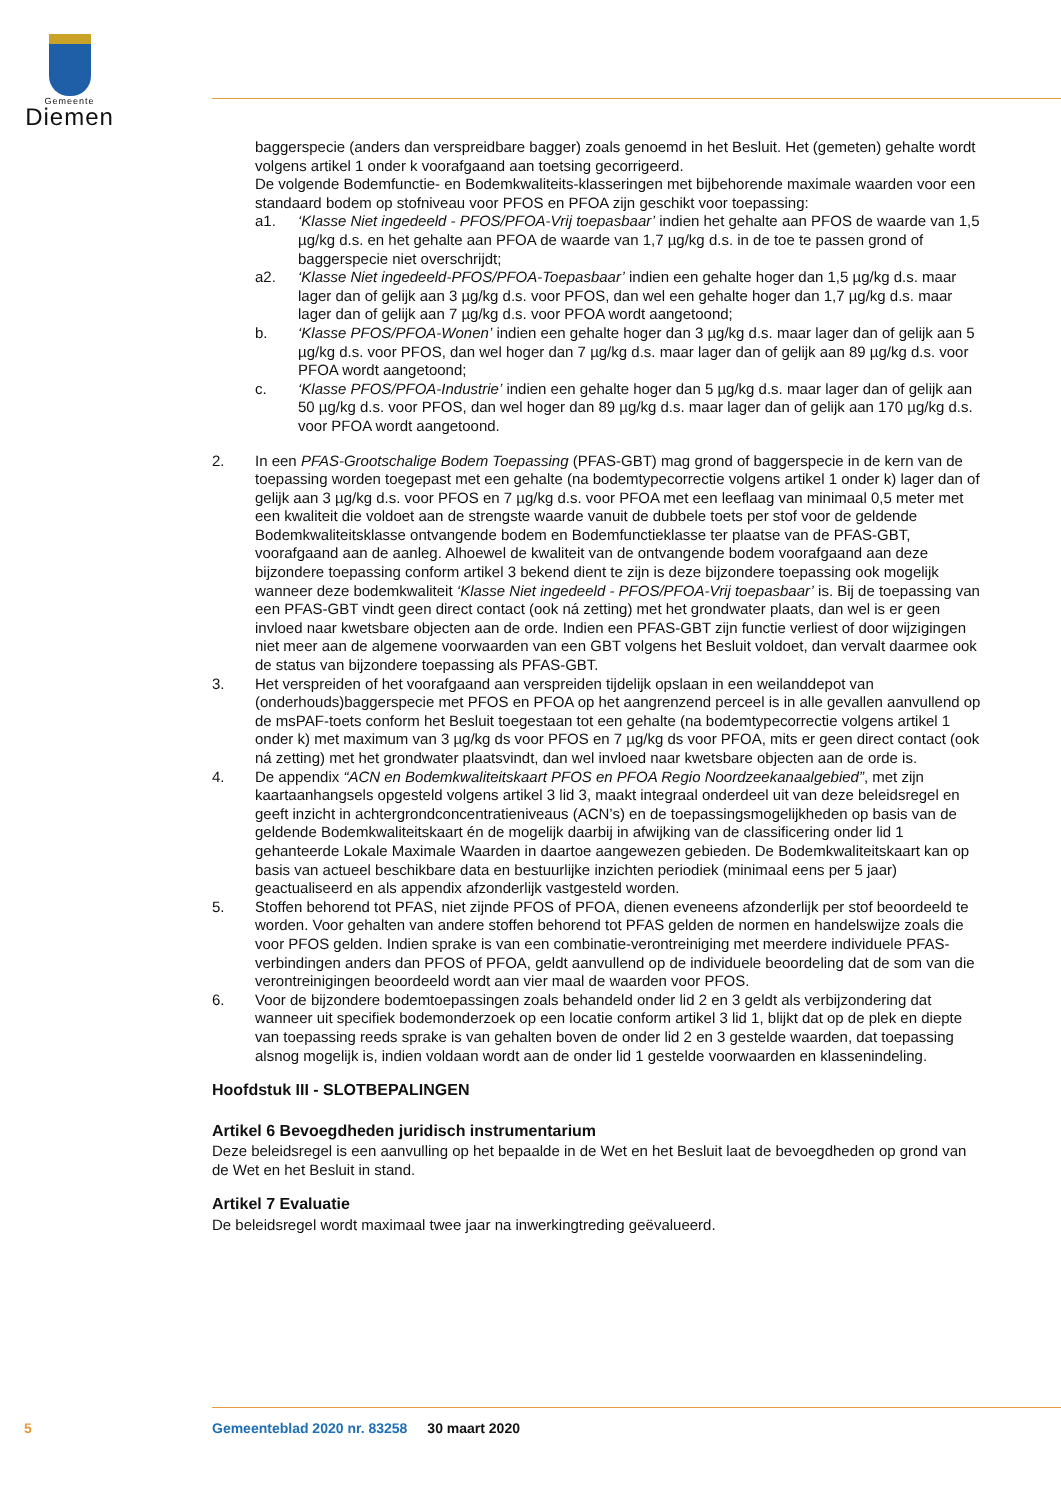Gemeente
Diemen
baggerspecie (anders dan verspreidbare bagger) zoals genoemd in het Besluit. Het (gemeten) gehalte wordt volgens artikel 1 onder k voorafgaand aan toetsing gecorrigeerd.
De volgende Bodemfunctie- en Bodemkwaliteits-klasseringen met bijbehorende maximale waarden voor een standaard bodem op stofniveau voor PFOS en PFOA zijn geschikt voor toepassing:
a1. ‘Klasse Niet ingedeeld - PFOS/PFOA-Vrij toepasbaar’ indien het gehalte aan PFOS de waarde van 1,5 µg/kg d.s. en het gehalte aan PFOA de waarde van 1,7 µg/kg d.s. in de toe te passen grond of baggerspecie niet overschrijdt;
a2. ‘Klasse Niet ingedeeld-PFOS/PFOA-Toepasbaar’ indien een gehalte hoger dan 1,5 µg/kg d.s. maar lager dan of gelijk aan 3 µg/kg d.s. voor PFOS, dan wel een gehalte hoger dan 1,7 µg/kg d.s. maar lager dan of gelijk aan 7 µg/kg d.s. voor PFOA wordt aangetoond;
b. ‘Klasse PFOS/PFOA-Wonen’ indien een gehalte hoger dan 3 µg/kg d.s. maar lager dan of gelijk aan 5 µg/kg d.s. voor PFOS, dan wel hoger dan 7 µg/kg d.s. maar lager dan of gelijk aan 89 µg/kg d.s. voor PFOA wordt aangetoond;
c. ‘Klasse PFOS/PFOA-Industrie’ indien een gehalte hoger dan 5 µg/kg d.s. maar lager dan of gelijk aan 50 µg/kg d.s. voor PFOS, dan wel hoger dan 89 µg/kg d.s. maar lager dan of gelijk aan 170 µg/kg d.s. voor PFOA wordt aangetoond.
2. In een PFAS-Grootschalige Bodem Toepassing (PFAS-GBT) mag grond of baggerspecie in de kern van de toepassing worden toegepast met een gehalte (na bodemtypecorrectie volgens artikel 1 onder k) lager dan of gelijk aan 3 µg/kg d.s. voor PFOS en 7 µg/kg d.s. voor PFOA met een leeflaag van minimaal 0,5 meter met een kwaliteit die voldoet aan de strengste waarde vanuit de dubbele toets per stof voor de geldende Bodemkwaliteitsklasse ontvangende bodem en Bodemfunctieklasse ter plaatse van de PFAS-GBT, voorafgaand aan de aanleg. Alhoewel de kwaliteit van de ontvangende bodem voorafgaand aan deze bijzondere toepassing conform artikel 3 bekend dient te zijn is deze bijzondere toepassing ook mogelijk wanneer deze bodemkwaliteit ‘Klasse Niet ingedeeld - PFOS/PFOA-Vrij toepasbaar’ is. Bij de toepassing van een PFAS-GBT vindt geen direct contact (ook ná zetting) met het grondwater plaats, dan wel is er geen invloed naar kwetsbare objecten aan de orde. Indien een PFAS-GBT zijn functie verliest of door wijzigingen niet meer aan de algemene voorwaarden van een GBT volgens het Besluit voldoet, dan vervalt daarmee ook de status van bijzondere toepassing als PFAS-GBT.
3. Het verspreiden of het voorafgaand aan verspreiden tijdelijk opslaan in een weilanddepot van (onderhouds)baggerspecie met PFOS en PFOA op het aangrenzend perceel is in alle gevallen aanvullend op de msPAF-toets conform het Besluit toegestaan tot een gehalte (na bodemtypecorrectie volgens artikel 1 onder k) met maximum van 3 µg/kg ds voor PFOS en 7 µg/kg ds voor PFOA, mits er geen direct contact (ook ná zetting) met het grondwater plaatsvindt, dan wel invloed naar kwetsbare objecten aan de orde is.
4. De appendix “ACN en Bodemkwaliteitskaart PFOS en PFOA Regio Noordzeekanaalgebied”, met zijn kaartaanhangsels opgesteld volgens artikel 3 lid 3, maakt integraal onderdeel uit van deze beleidsregel en geeft inzicht in achtergrondconcentratieniveaus (ACN’s) en de toepassingsmogelijkheden op basis van de geldende Bodemkwaliteitskaart én de mogelijk daarbij in afwijking van de classificering onder lid 1 gehanteerde Lokale Maximale Waarden in daartoe aangewezen gebieden. De Bodemkwaliteitskaart kan op basis van actueel beschikbare data en bestuurlijke inzichten periodiek (minimaal eens per 5 jaar) geactualiseerd en als appendix afzonderlijk vastgesteld worden.
5. Stoffen behorend tot PFAS, niet zijnde PFOS of PFOA, dienen eveneens afzonderlijk per stof beoordeeld te worden. Voor gehalten van andere stoffen behorend tot PFAS gelden de normen en handelswijze zoals die voor PFOS gelden. Indien sprake is van een combinatie-verontreiniging met meerdere individuele PFAS-verbindingen anders dan PFOS of PFOA, geldt aanvullend op de individuele beoordeling dat de som van die verontreinigingen beoordeeld wordt aan vier maal de waarden voor PFOS.
6. Voor de bijzondere bodemtoepassingen zoals behandeld onder lid 2 en 3 geldt als verbijzondering dat wanneer uit specifiek bodemonderzoek op een locatie conform artikel 3 lid 1, blijkt dat op de plek en diepte van toepassing reeds sprake is van gehalten boven de onder lid 2 en 3 gestelde waarden, dat toepassing alsnog mogelijk is, indien voldaan wordt aan de onder lid 1 gestelde voorwaarden en klassenindeling.
Hoofdstuk III - SLOTBEPALINGEN
Artikel 6 Bevoegdheden juridisch instrumentarium
Deze beleidsregel is een aanvulling op het bepaalde in de Wet en het Besluit laat de bevoegdheden op grond van de Wet en het Besluit in stand.
Artikel 7 Evaluatie
De beleidsregel wordt maximaal twee jaar na inwerkingtreding geëvalueerd.
5 Gemeenteblad 2020 nr. 83258 30 maart 2020